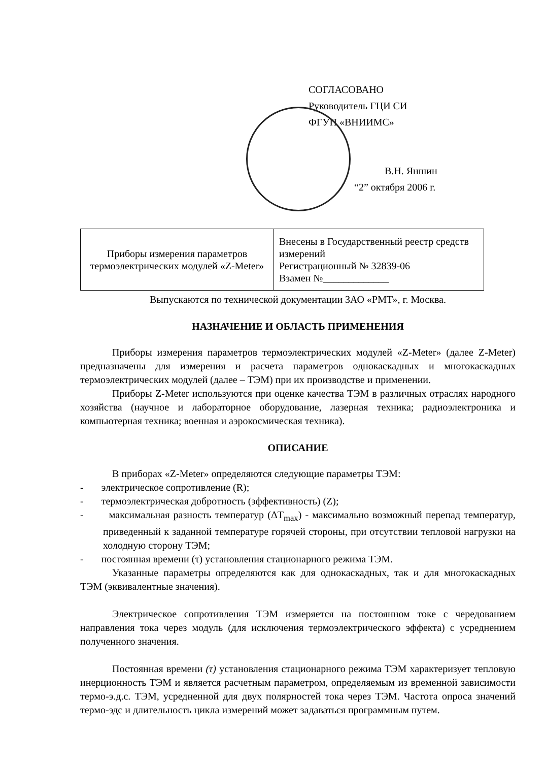СОГЛАСОВАНО
Руководитель ГЦИ СИ
ФГУП «ВНИИМС»
В.Н. Яншин
“2” октября 2006 г.
| Приборы измерения параметров термоэлектрических модулей «Z-Meter» | Внесены в Государственный реестр средств измерений Регистрационный № 32839-06 Взамен №_____________ |
Выпускаются по технической документации ЗАО «РМТ», г. Москва.
НАЗНАЧЕНИЕ И ОБЛАСТЬ ПРИМЕНЕНИЯ
Приборы измерения параметров термоэлектрических модулей «Z-Meter» (далее Z-Meter) предназначены для измерения и расчета параметров однокаскадных и многокаскадных термоэлектрических модулей (далее – ТЭМ) при их производстве и применении.
Приборы Z-Meter используются при оценке качества ТЭМ в различных отраслях народного хозяйства (научное и лабораторное оборудование, лазерная техника; радиоэлектроника и компьютерная техника; военная и аэрокосмическая техника).
ОПИСАНИЕ
В приборах «Z-Meter» определяются следующие параметры ТЭМ:
- электрическое сопротивление (R);
- термоэлектрическая добротность (эффективность) (Z);
- максимальная разность температур (ΔT<sub>max</sub>) - максимально возможный перепад температур, приведенный к заданной температуре горячей стороны, при отсутствии тепловой нагрузки на холодную сторону ТЭМ;
- постоянная времени (τ) установления стационарного режима ТЭМ.
Указанные параметры определяются как для однокаскадных, так и для многокаскадных ТЭМ (эквивалентные значения).
Электрическое сопротивления ТЭМ измеряется на постоянном токе с чередованием направления тока через модуль (для исключения термоэлектрического эффекта) с усреднением полученного значения.
Постоянная времени (τ) установления стационарного режима ТЭМ характеризует тепловую инерционность ТЭМ и является расчетным параметром, определяемым из временной зависимости термо-э.д.с. ТЭМ, усредненной для двух полярностей тока через ТЭМ. Частота опроса значений термо-эдс и длительность цикла измерений может задаваться программным путем.